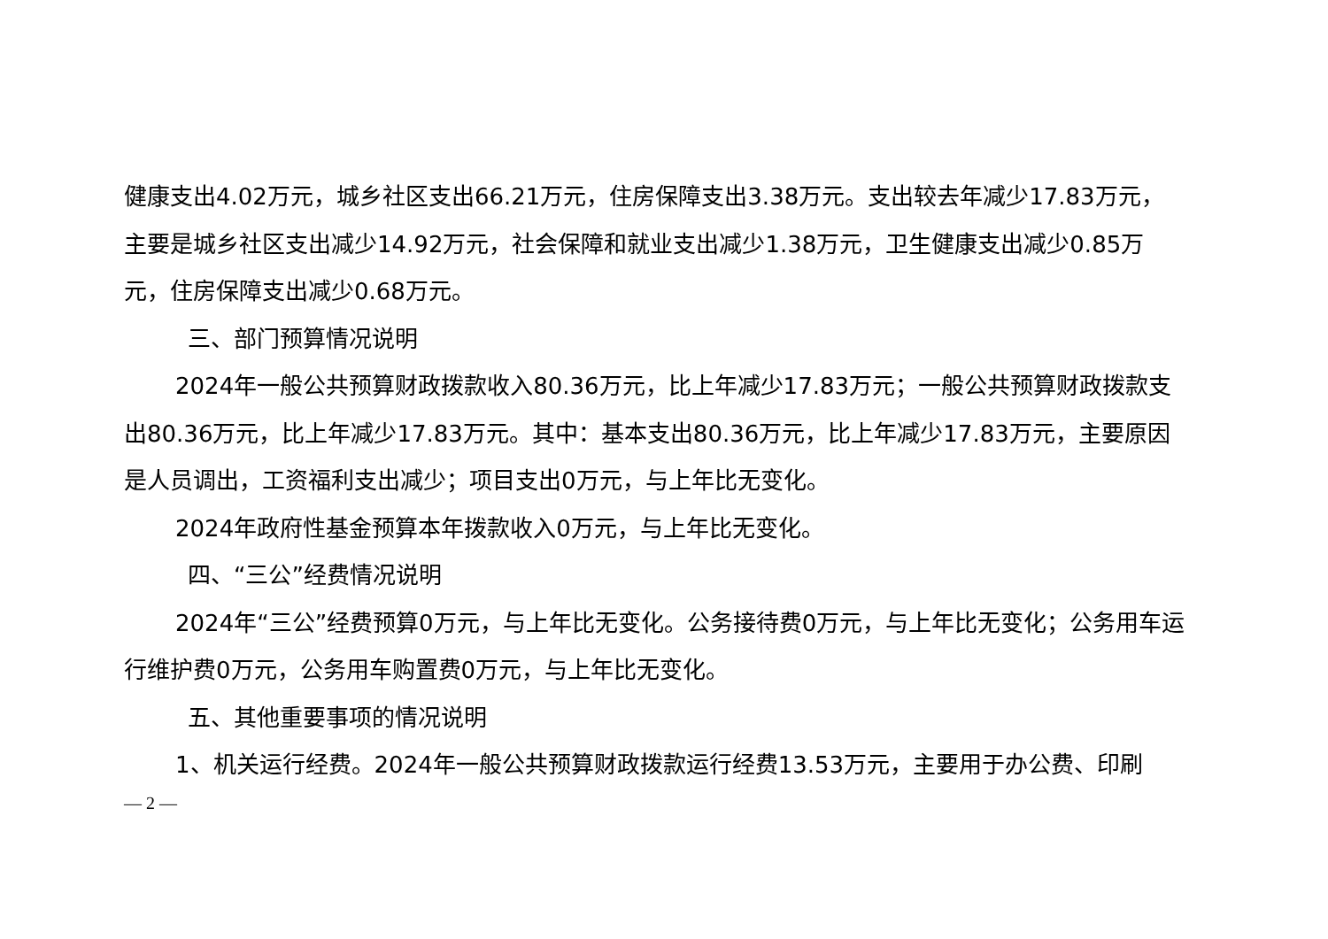健康支出4.02万元，城乡社区支出66.21万元，住房保障支出3.38万元。支出较去年减少17.83万元，主要是城乡社区支出减少14.92万元，社会保障和就业支出减少1.38万元，卫生健康支出减少0.85万元，住房保障支出减少0.68万元。
三、部门预算情况说明
2024年一般公共预算财政拨款收入80.36万元，比上年减少17.83万元；一般公共预算财政拨款支出80.36万元，比上年减少17.83万元。其中：基本支出80.36万元，比上年减少17.83万元，主要原因是人员调出，工资福利支出减少；项目支出0万元，与上年比无变化。
2024年政府性基金预算本年拨款收入0万元，与上年比无变化。
四、“三公”经费情况说明
2024年“三公”经费预算0万元，与上年比无变化。公务接待费0万元，与上年比无变化；公务用车运行维护费0万元，公务用车购置费0万元，与上年比无变化。
五、其他重要事项的情况说明
1、机关运行经费。2024年一般公共预算财政拨款运行经费13.53万元，主要用于办公费、印刷
— 2 —